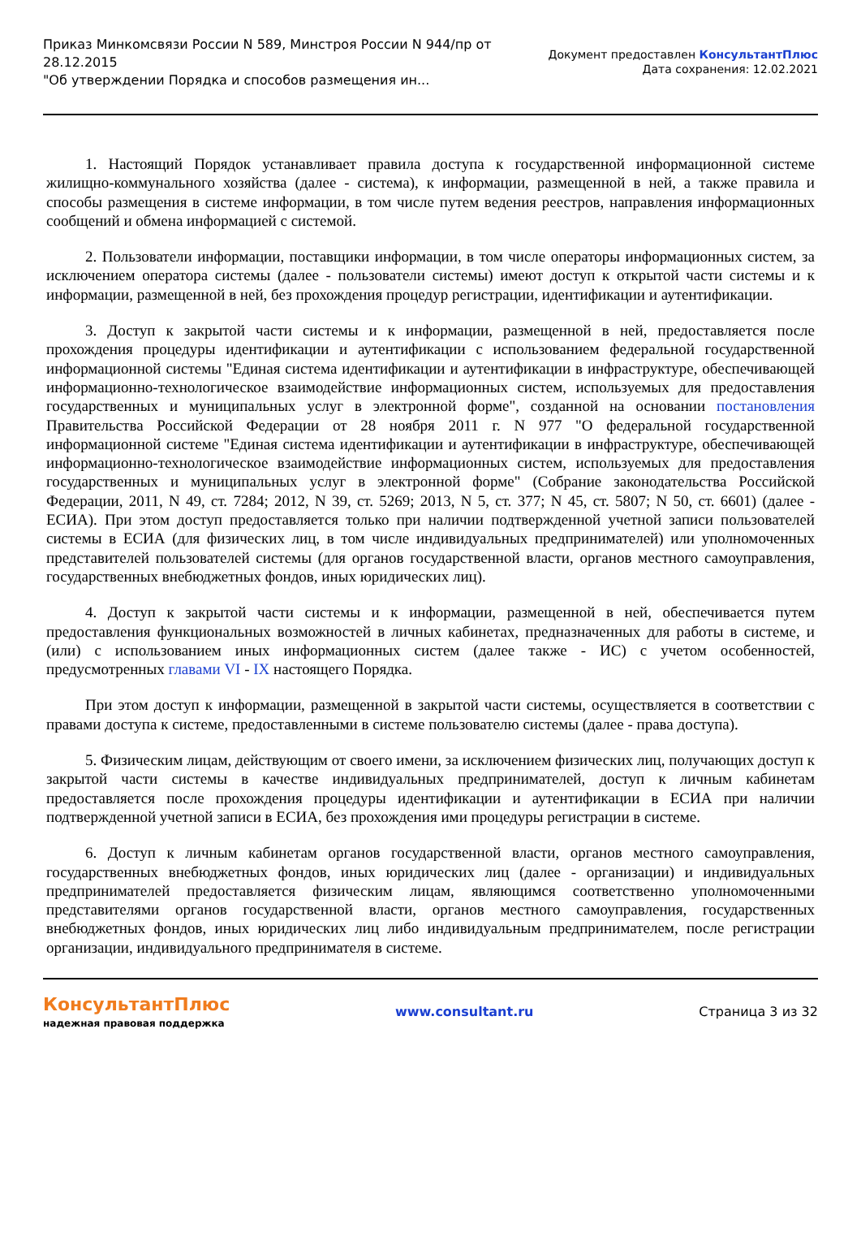Приказ Минкомсвязи России N 589, Минстроя России N 944/пр от 28.12.2015
"Об утверждении Порядка и способов размещения ин...
Документ предоставлен КонсультантПлюс
Дата сохранения: 12.02.2021
1. Настоящий Порядок устанавливает правила доступа к государственной информационной системе жилищно-коммунального хозяйства (далее - система), к информации, размещенной в ней, а также правила и способы размещения в системе информации, в том числе путем ведения реестров, направления информационных сообщений и обмена информацией с системой.
2. Пользователи информации, поставщики информации, в том числе операторы информационных систем, за исключением оператора системы (далее - пользователи системы) имеют доступ к открытой части системы и к информации, размещенной в ней, без прохождения процедур регистрации, идентификации и аутентификации.
3. Доступ к закрытой части системы и к информации, размещенной в ней, предоставляется после прохождения процедуры идентификации и аутентификации с использованием федеральной государственной информационной системы "Единая система идентификации и аутентификации в инфраструктуре, обеспечивающей информационно-технологическое взаимодействие информационных систем, используемых для предоставления государственных и муниципальных услуг в электронной форме", созданной на основании постановления Правительства Российской Федерации от 28 ноября 2011 г. N 977 "О федеральной государственной информационной системе "Единая система идентификации и аутентификации в инфраструктуре, обеспечивающей информационно-технологическое взаимодействие информационных систем, используемых для предоставления государственных и муниципальных услуг в электронной форме" (Собрание законодательства Российской Федерации, 2011, N 49, ст. 7284; 2012, N 39, ст. 5269; 2013, N 5, ст. 377; N 45, ст. 5807; N 50, ст. 6601) (далее - ЕСИА). При этом доступ предоставляется только при наличии подтвержденной учетной записи пользователей системы в ЕСИА (для физических лиц, в том числе индивидуальных предпринимателей) или уполномоченных представителей пользователей системы (для органов государственной власти, органов местного самоуправления, государственных внебюджетных фондов, иных юридических лиц).
4. Доступ к закрытой части системы и к информации, размещенной в ней, обеспечивается путем предоставления функциональных возможностей в личных кабинетах, предназначенных для работы в системе, и (или) с использованием иных информационных систем (далее также - ИС) с учетом особенностей, предусмотренных главами VI - IX настоящего Порядка.
При этом доступ к информации, размещенной в закрытой части системы, осуществляется в соответствии с правами доступа к системе, предоставленными в системе пользователю системы (далее - права доступа).
5. Физическим лицам, действующим от своего имени, за исключением физических лиц, получающих доступ к закрытой части системы в качестве индивидуальных предпринимателей, доступ к личным кабинетам предоставляется после прохождения процедуры идентификации и аутентификации в ЕСИА при наличии подтвержденной учетной записи в ЕСИА, без прохождения ими процедуры регистрации в системе.
6. Доступ к личным кабинетам органов государственной власти, органов местного самоуправления, государственных внебюджетных фондов, иных юридических лиц (далее - организации) и индивидуальных предпринимателей предоставляется физическим лицам, являющимся соответственно уполномоченными представителями органов государственной власти, органов местного самоуправления, государственных внебюджетных фондов, иных юридических лиц либо индивидуальным предпринимателем, после регистрации организации, индивидуального предпринимателя в системе.
КонсультантПлюс
надежная правовая поддержка
www.consultant.ru Страница 3 из 32